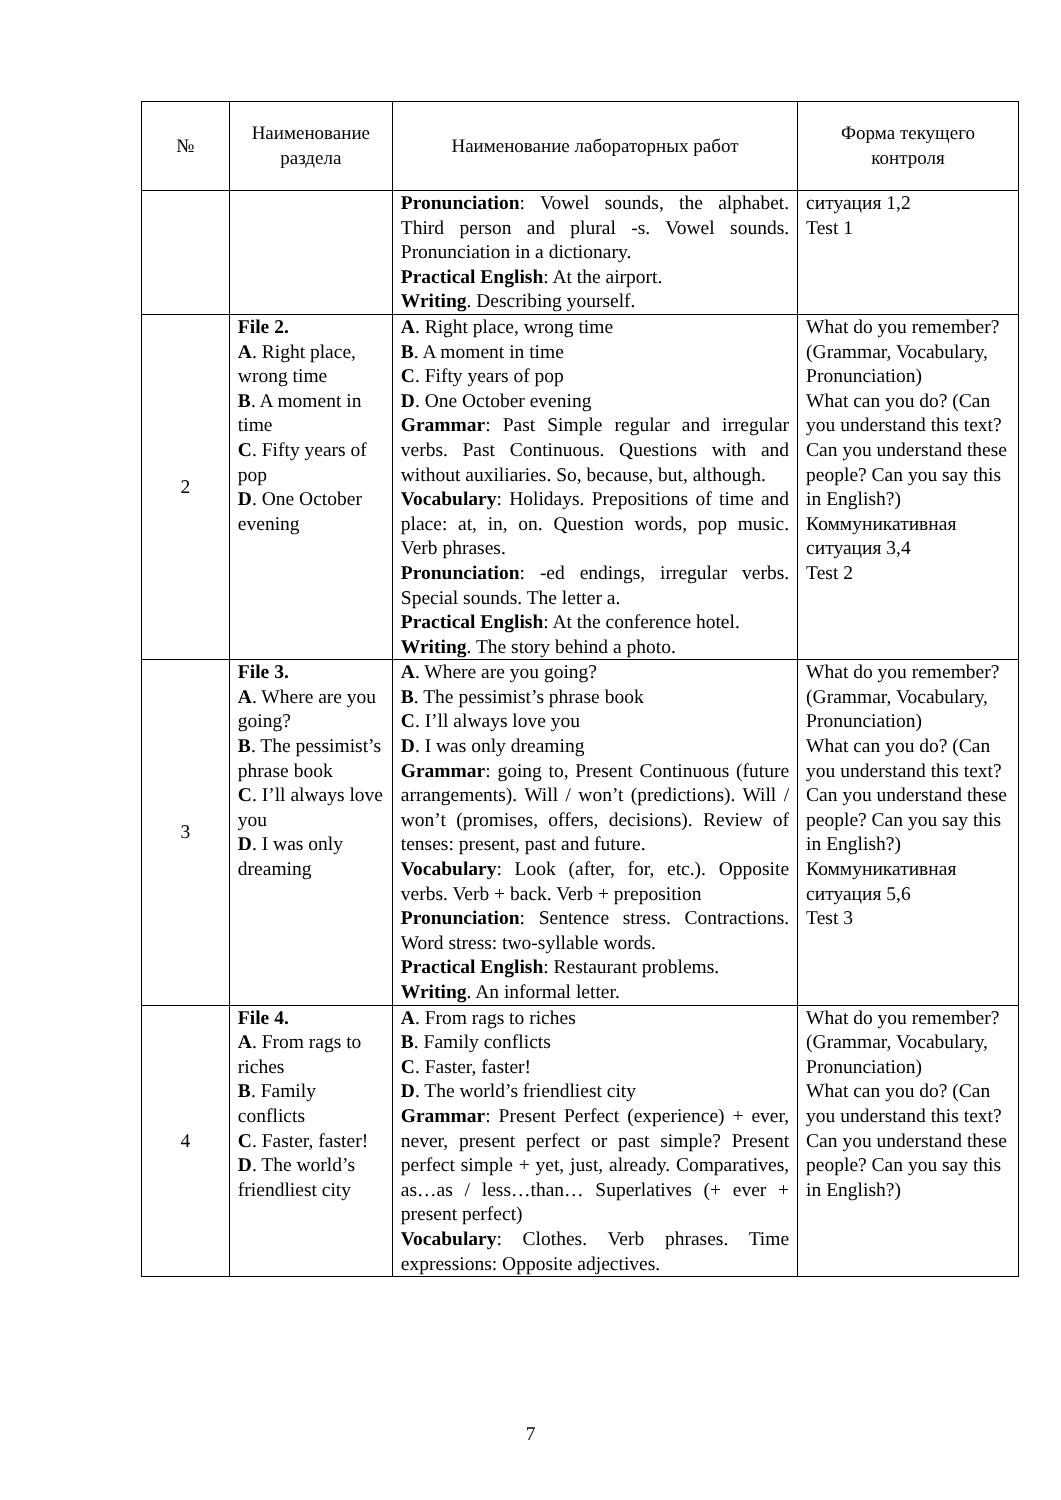| № | Наименование раздела | Наименование лабораторных работ | Форма текущего контроля |
| --- | --- | --- | --- |
| | | Pronunciation : Vowel sounds, the alphabet. Third person and plural -s. Vowel sounds. Pronunciation in a dictionary. Practical English : At the airport. Writing . Describing yourself. | ситуация 1,2 Test 1 |
| 2 | File 2. A . Right place, wrong time B . A moment in time C . Fifty years of pop D . One October evening | A . Right place, wrong time B . A moment in time C . Fifty years of pop D . One October evening Grammar : Past Simple regular and irregular verbs. Past Continuous. Questions with and without auxiliaries. So, because, but, although. Vocabulary : Holidays. Prepositions of time and place: at, in, on. Question words, pop music. Verb phrases. Pronunciation : -ed endings, irregular verbs. Special sounds. The letter a. Practical English : At the conference hotel. Writing . The story behind a photo. | What do you remember? (Grammar, Vocabulary, Pronunciation) What can you do? (Can you understand this text? Can you understand these people? Can you say this in English?) Коммуникативная ситуация 3,4 Test 2 |
| 3 | File 3. A . Where are you going? B . The pessimist’s phrase book C . I’ll always love you D . I was only dreaming | A . Where are you going? B . The pessimist’s phrase book C . I’ll always love you D . I was only dreaming Grammar : going to, Present Continuous (future arrangements). Will / won’t (predictions). Will / won’t (promises, offers, decisions). Review of tenses: present, past and future. Vocabulary : Look (after, for, etc.). Opposite verbs. Verb + back. Verb + preposition Pronunciation : Sentence stress. Contractions. Word stress: two-syllable words. Practical English : Restaurant problems. Writing . An informal letter. | What do you remember? (Grammar, Vocabulary, Pronunciation) What can you do? (Can you understand this text? Can you understand these people? Can you say this in English?) Коммуникативная ситуация 5,6 Test 3 |
| 4 | File 4. A . From rags to riches B . Family conflicts C . Faster, faster! D . The world’s friendliest city | A . From rags to riches B . Family conflicts C . Faster, faster! D . The world’s friendliest city Grammar : Present Perfect (experience) + ever, never, present perfect or past simple? Present perfect simple + yet, just, already. Comparatives, as…as / less…than… Superlatives (+ ever + present perfect) Vocabulary : Clothes. Verb phrases. Time expressions: Opposite adjectives. | What do you remember? (Grammar, Vocabulary, Pronunciation) What can you do? (Can you understand this text? Can you understand these people? Can you say this in English?) |
7